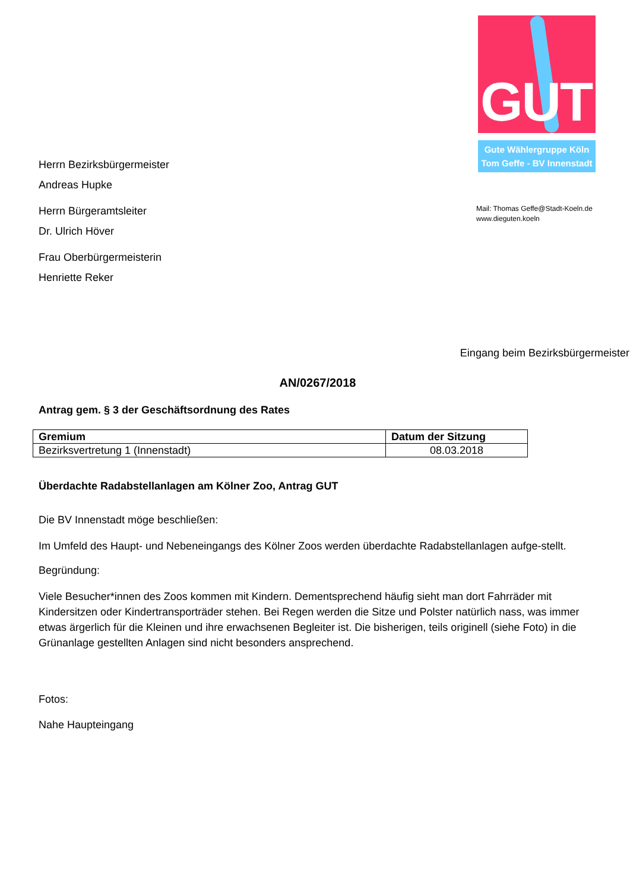GUT
Gute Wählergruppe Köln
Tom Geffe - BV Innenstadt
Mail: Thomas Geffe@Stadt-Koeln.de
www.dieguten.koeln
Herrn Bezirksbürgermeister
Andreas Hupke
Herrn Bürgeramtsleiter
Dr. Ulrich Höver
Frau Oberbürgermeisterin
Henriette Reker
Eingang beim Bezirksbürgermeister:
AN/0267/2018
Antrag gem. § 3 der Geschäftsordnung des Rates
| Gremium | Datum der Sitzung |
| --- | --- |
| Bezirksvertretung 1 (Innenstadt) | 08.03.2018 |
Überdachte Radabstellanlagen am Kölner Zoo, Antrag GUT
Die BV Innenstadt möge beschließen:
Im Umfeld des Haupt- und Nebeneingangs des Kölner Zoos werden überdachte Radabstellanlagen aufge-stellt.
Begründung:
Viele Besucher*innen des Zoos kommen mit Kindern. Dementsprechend häufig sieht man dort Fahrräder mit Kindersitzen oder Kindertransporträder stehen. Bei Regen werden die Sitze und Polster natürlich nass, was immer etwas ärgerlich für die Kleinen und ihre erwachsenen Begleiter ist. Die bisherigen, teils originell (siehe Foto) in die Grünanlage gestellten Anlagen sind nicht besonders ansprechend.
Fotos:
Nahe Haupteingang